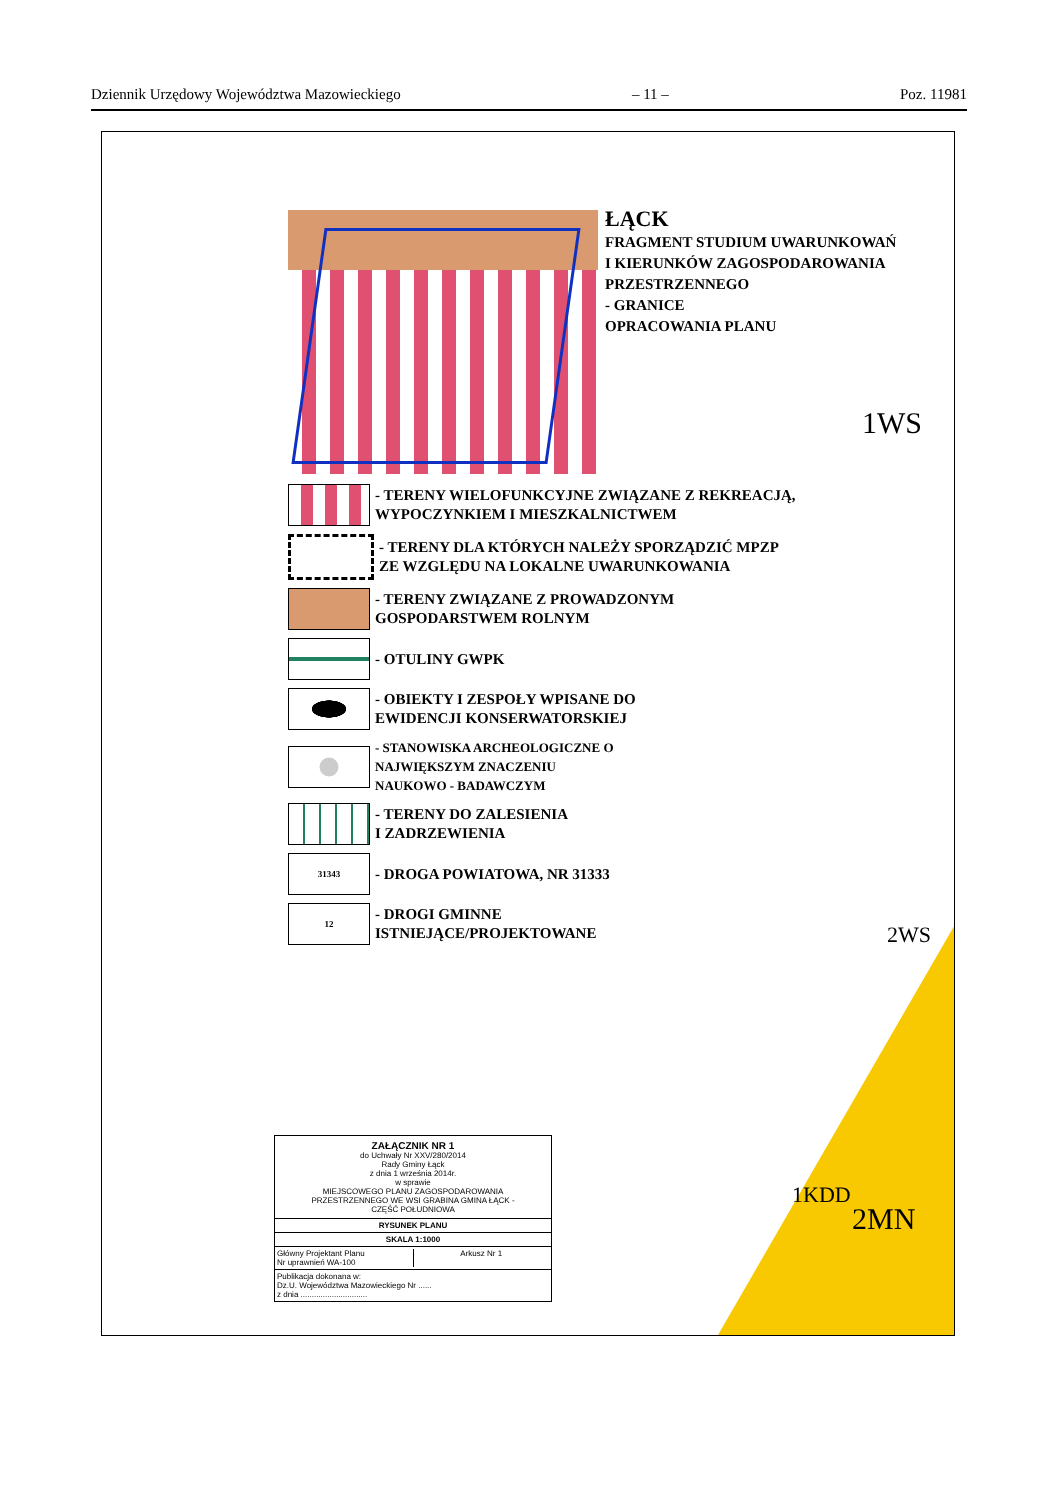Dziennik Urzędowy Województwa Mazowieckiego – 11 – Poz. 11981
ŁĄCK
FRAGMENT STUDIUM UWARUNKOWAŃ
I KIERUNKÓW ZAGOSPODAROWANIA
PRZESTRZENNEGO
- GRANICE
OPRACOWANIA PLANU
- TERENY WIELOFUNKCYJNE ZWIĄZANE Z REKREACJĄ,
WYPOCZYNKIEM I MIESZKALNICTWEM
- TERENY DLA KTÓRYCH NALEŻY SPORZĄDZIĆ MPZP
ZE WZGLĘDU NA LOKALNE UWARUNKOWANIA
- TERENY ZWIĄZANE Z PROWADZONYM
GOSPODARSTWEM ROLNYM
- OTULINY GWPK
- OBIEKTY I ZESPOŁY WPISANE DO
EWIDENCJI KONSERWATORSKIEJ
- STANOWISKA ARCHEOLOGICZNE O
NAJWIĘKSZYM ZNACZENIU
NAUKOWO - BADAWCZYM
- TERENY DO ZALESIENIA
I ZADRZEWIENIA
31343
- DROGA POWIATOWA, NR 31333
12
- DROGI GMINNE
ISTNIEJĄCE/PROJEKTOWANE
2MN
1WS
1KDD
2WS
ZAŁĄCZNIK NR 1
do Uchwały Nr XXV/280/2014
Rady Gminy Łąck
z dnia 1 września 2014r.
w sprawie
MIEJSCOWEGO PLANU ZAGOSPODAROWANIA
PRZESTRZENNEGO WE WSI GRABINA GMINA ŁĄCK -
CZĘŚĆ POŁUDNIOWA
RYSUNEK PLANU
SKALA 1:1000
Główny Projektant Planu
Nr uprawnień WA-100 Arkusz Nr 1
Publikacja dokonana w:
Dz.U. Województwa Mazowieckiego Nr ......
z dnia ..............................